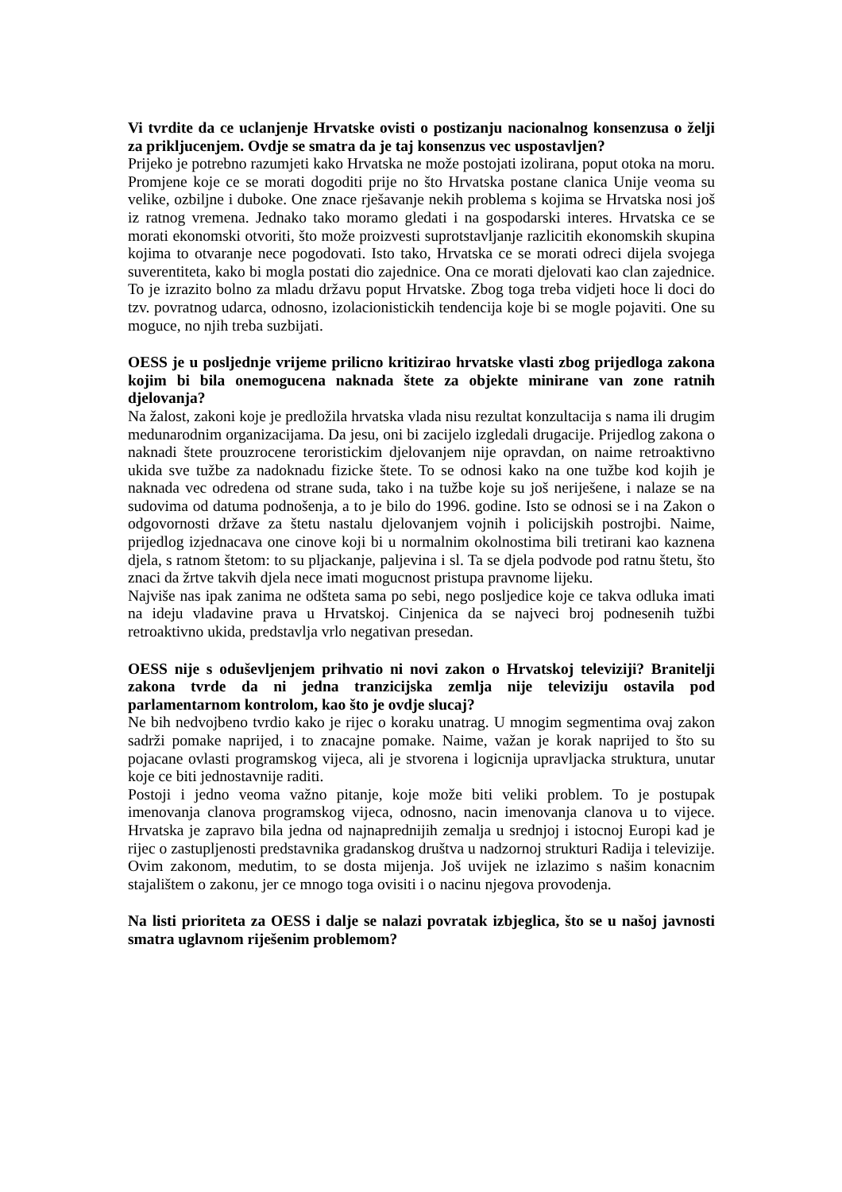Vi tvrdite da ce uclanjenje Hrvatske ovisti o postizanju nacionalnog konsenzusa o želji za prikljucenjem. Ovdje se smatra da je taj konsenzus vec uspostavljen?
Prijeko je potrebno razumjeti kako Hrvatska ne može postojati izolirana, poput otoka na moru. Promjene koje ce se morati dogoditi prije no što Hrvatska postane clanica Unije veoma su velike, ozbiljne i duboke. One znace rješavanje nekih problema s kojima se Hrvatska nosi još iz ratnog vremena. Jednako tako moramo gledati i na gospodarski interes. Hrvatska ce se morati ekonomski otvoriti, što može proizvesti suprotstavljanje razlicitih ekonomskih skupina kojima to otvaranje nece pogodovati. Isto tako, Hrvatska ce se morati odreci dijela svojega suverentiteta, kako bi mogla postati dio zajednice. Ona ce morati djelovati kao clan zajednice. To je izrazito bolno za mladu državu poput Hrvatske. Zbog toga treba vidjeti hoce li doci do tzv. povratnog udarca, odnosno, izolacionistickih tendencija koje bi se mogle pojaviti. One su moguce, no njih treba suzbijati.
OESS je u posljednje vrijeme prilicno kritizirao hrvatske vlasti zbog prijedloga zakona kojim bi bila onemogucena naknada štete za objekte minirane van zone ratnih djelovanja?
Na žalost, zakoni koje je predložila hrvatska vlada nisu rezultat konzultacija s nama ili drugim medunarodnim organizacijama. Da jesu, oni bi zacijelo izgledali drugacije. Prijedlog zakona o naknadi štete prouzrocene teroristickim djelovanjem nije opravdan, on naime retroaktivno ukida sve tužbe za nadoknadu fizicke štete. To se odnosi kako na one tužbe kod kojih je naknada vec odredena od strane suda, tako i na tužbe koje su još neriješene, i nalaze se na sudovima od datuma podnošenja, a to je bilo do 1996. godine. Isto se odnosi se i na Zakon o odgovornosti države za štetu nastalu djelovanjem vojnih i policijskih postrojbi. Naime, prijedlog izjednacava one cinove koji bi u normalnim okolnostima bili tretirani kao kaznena djela, s ratnom štetom: to su pljackanje, paljevina i sl. Ta se djela podvode pod ratnu štetu, što znaci da žrtve takvih djela nece imati mogucnost pristupa pravnome lijeku.
Najviše nas ipak zanima ne odšteta sama po sebi, nego posljedice koje ce takva odluka imati na ideju vladavine prava u Hrvatskoj. Cinjenica da se najveci broj podnesenih tužbi retroaktivno ukida, predstavlja vrlo negativan presedan.
OESS nije s oduševljenjem prihvatio ni novi zakon o Hrvatskoj televiziji? Branitelji zakona tvrde da ni jedna tranzicijska zemlja nije televiziju ostavila pod parlamentarnom kontrolom, kao što je ovdje slucaj?
Ne bih nedvojbeno tvrdio kako je rijec o koraku unatrag. U mnogim segmentima ovaj zakon sadrži pomake naprijed, i to znacajne pomake. Naime, važan je korak naprijed to što su pojacane ovlasti programskog vijeca, ali je stvorena i logicnija upravljacka struktura, unutar koje ce biti jednostavnije raditi.
Postoji i jedno veoma važno pitanje, koje može biti veliki problem. To je postupak imenovanja clanova programskog vijeca, odnosno, nacin imenovanja clanova u to vijece. Hrvatska je zapravo bila jedna od najnaprednijih zemalja u srednjoj i istocnoj Europi kad je rijec o zastupljenosti predstavnika gradanskog društva u nadzornoj strukturi Radija i televizije. Ovim zakonom, medutim, to se dosta mijenja. Još uvijek ne izlazimo s našim konacnim stajalištem o zakonu, jer ce mnogo toga ovisiti i o nacinu njegova provodenja.
Na listi prioriteta za OESS i dalje se nalazi povratak izbjeglica, što se u našoj javnosti smatra uglavnom riješenim problemom?